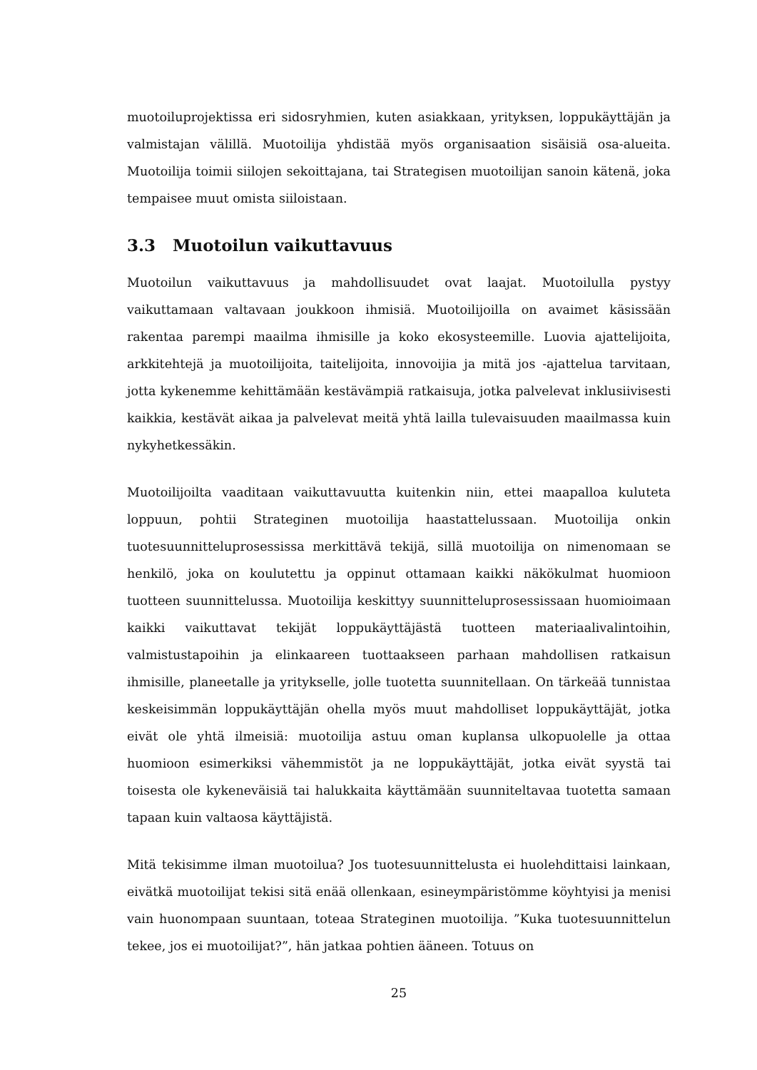muotoiluprojektissa eri sidosryhmien, kuten asiakkaan, yrityksen, loppukäyttäjän ja valmistajan välillä. Muotoilija yhdistää myös organisaation sisäisiä osa-alueita. Muotoilija toimii siilojen sekoittajana, tai Strategisen muotoilijan sanoin kätenä, joka tempaisee muut omista siiloistaan.
3.3 Muotoilun vaikuttavuus
Muotoilun vaikuttavuus ja mahdollisuudet ovat laajat. Muotoilulla pystyy vaikuttamaan valtavaan joukkoon ihmisiä. Muotoilijoilla on avaimet käsissään rakentaa parempi maailma ihmisille ja koko ekosysteemille. Luovia ajattelijoita, arkkitehtejä ja muotoilijoita, taitelijoita, innovoijia ja mitä jos -ajattelua tarvitaan, jotta kykenemme kehittämään kestävämpiä ratkaisuja, jotka palvelevat inklusiivisesti kaikkia, kestävät aikaa ja palvelevat meitä yhtä lailla tulevaisuuden maailmassa kuin nykyhetkessäkin.
Muotoilijoilta vaaditaan vaikuttavuutta kuitenkin niin, ettei maapalloa kuluteta loppuun, pohtii Strateginen muotoilija haastattelussaan. Muotoilija onkin tuotesuunnitteluprosessissa merkittävä tekijä, sillä muotoilija on nimenomaan se henkilö, joka on koulutettu ja oppinut ottamaan kaikki näkökulmat huomioon tuotteen suunnittelussa. Muotoilija keskittyy suunnitteluprosessissaan huomioimaan kaikki vaikuttavat tekijät loppukäyttäjästä tuotteen materiaalivalintoihin, valmistustapoihin ja elinkaareen tuottaakseen parhaan mahdollisen ratkaisun ihmisille, planeetalle ja yritykselle, jolle tuotetta suunnitellaan. On tärkeää tunnistaa keskeisimmän loppukäyttäjän ohella myös muut mahdolliset loppukäyttäjät, jotka eivät ole yhtä ilmeisiä: muotoilija astuu oman kuplansa ulkopuolelle ja ottaa huomioon esimerkiksi vähemmistöt ja ne loppukäyttäjät, jotka eivät syystä tai toisesta ole kykeneväisiä tai halukkaita käyttämään suunniteltavaa tuotetta samaan tapaan kuin valtaosa käyttäjistä.
Mitä tekisimme ilman muotoilua? Jos tuotesuunnittelusta ei huolehdittaisi lainkaan, eivätkä muotoilijat tekisi sitä enää ollenkaan, esineympäristömme köyhtyisi ja menisi vain huonompaan suuntaan, toteaa Strateginen muotoilija. ”Kuka tuotesuunnittelun tekee, jos ei muotoilijat?”, hän jatkaa pohtien ääneen. Totuus on
25